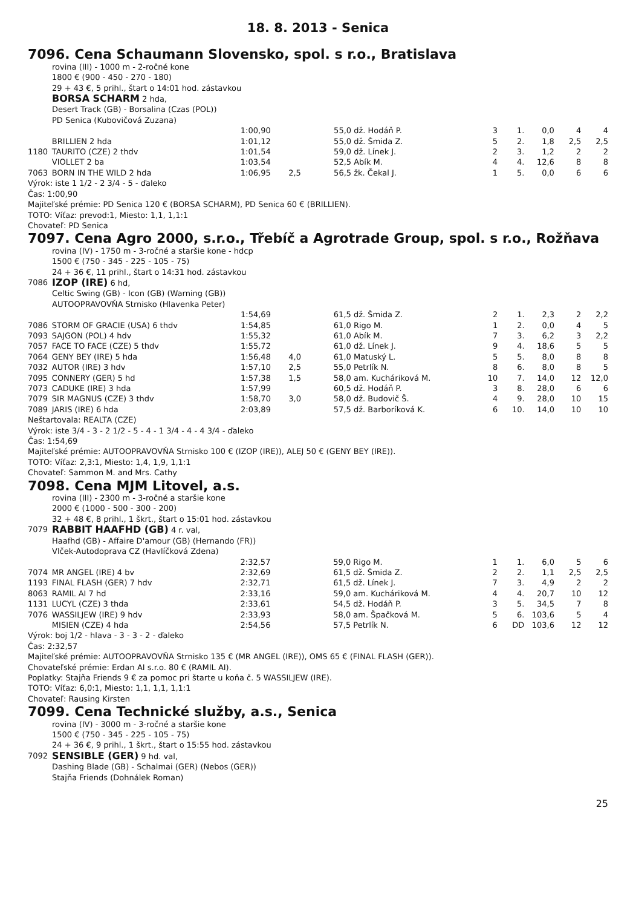18. 8. 2013 - Senica
7096. Cena Schaumann Slovensko, spol. s r.o., Bratislava
rovina (III) - 1000 m - 2-ročné kone
1800 € (900 - 450 - 270 - 180)
29 + 43 €, 5 prihl., štart o 14:01 hod. zástavkou
BORSA SCHARM 2 hda,
Desert Track (GB) - Borsalina (Czas (POL))
PD Senica (Kubovičová Zuzana)
| | | 1:00,90 | | 55,0 | dž. Hodáň P. | 3 | 1. | 0,0 | 4 | 4 |
| | BRILLIEN 2 hda | 1:01,12 | | 55,0 | dž. Šmida Z. | 5 | 2. | 1,8 | 2,5 | 2,5 |
| 1180 | TAURITO (CZE) 2 thdv | 1:01,54 | | 59,0 | dž. Línek J. | 2 | 3. | 1,2 | 2 | 2 |
| | VIOLLET 2 ba | 1:03,54 | | 52,5 | Abík M. | 4 | 4. | 12,6 | 8 | 8 |
| 7063 | BORN IN THE WILD 2 hda | 1:06,95 | 2,5 | 56,5 | žk. Čekal J. | 1 | 5. | 0,0 | 6 | 6 |
Výrok: iste 1 1/2 - 2 3/4 - 5 - ďaleko
Čas: 1:00,90
Majiteľské prémie: PD Senica 120 € (BORSA SCHARM), PD Senica 60 € (BRILLIEN).
TOTO: Víťaz: prevod:1, Miesto: 1,1, 1,1:1
Chovateľ: PD Senica
7097. Cena Agro 2000, s.r.o., Třebíč a Agrotrade Group, spol. s r.o., Rožňava
rovina (IV) - 1750 m - 3-ročné a staršie kone - hdcp
1500 € (750 - 345 - 225 - 105 - 75)
24 + 36 €, 11 prihl., štart o 14:31 hod. zástavkou
7086 IZOP (IRE) 6 hd,
Celtic Swing (GB) - Icon (GB) (Warning (GB))
AUTOOPRAVOVŇA Strnisko (Hlavenka Peter)
| | | 1:54,69 | | 61,5 | dž. Šmida Z. | 2 | 1. | 2,3 | 2 | 2,2 |
| 7086 | STORM OF GRACIE (USA) 6 thdv | 1:54,85 | | 61,0 | Rigo M. | 1 | 2. | 0,0 | 4 | 5 |
| 7093 | SAJGON (POL) 4 hdv | 1:55,32 | | 61,0 | Abík M. | 7 | 3. | 6,2 | 3 | 2,2 |
| 7057 | FACE TO FACE (CZE) 5 thdv | 1:55,72 | | 61,0 | dž. Línek J. | 9 | 4. | 18,6 | 5 | 5 |
| 7064 | GENY BEY (IRE) 5 hda | 1:56,48 | 4,0 | 61,0 | Matuský L. | 5 | 5. | 8,0 | 8 | 8 |
| 7032 | AUTOR (IRE) 3 hdv | 1:57,10 | 2,5 | 55,0 | Petrlík N. | 8 | 6. | 8,0 | 8 | 5 |
| 7095 | CONNERY (GER) 5 hd | 1:57,38 | 1,5 | 58,0 | am. Kucháriková M. | 10 | 7. | 14,0 | 12 | 12,0 |
| 7073 | CADUKE (IRE) 3 hda | 1:57,99 | | 60,5 | dž. Hodáň P. | 3 | 8. | 28,0 | 6 | 6 |
| 7079 | SIR MAGNUS (CZE) 3 thdv | 1:58,70 | 3,0 | 58,0 | dž. Budovič Š. | 4 | 9. | 28,0 | 10 | 15 |
| 7089 | JARIS (IRE) 6 hda | 2:03,89 | | 57,5 | dž. Barboríková K. | 6 | 10. | 14,0 | 10 | 10 |
Neštartovala: REALTA (CZE)
Výrok: iste 3/4 - 3 - 2 1/2 - 5 - 4 - 1 3/4 - 4 - 4 3/4 - ďaleko
Čas: 1:54,69
Majiteľské prémie: AUTOOPRAVOVŇA Strnisko 100 € (IZOP (IRE)), ALEJ 50 € (GENY BEY (IRE)).
TOTO: Víťaz: 2,3:1, Miesto: 1,4, 1,9, 1,1:1
Chovateľ: Sammon M. and Mrs. Cathy
7098. Cena MJM Litovel, a.s.
rovina (III) - 2300 m - 3-ročné a staršie kone
2000 € (1000 - 500 - 300 - 200)
32 + 48 €, 8 prihl., 1 škrt., štart o 15:01 hod. zástavkou
7079 RABBIT HAAFHD (GB) 4 r. val,
Haafhd (GB) - Affaire D'amour (GB) (Hernando (FR))
Vlček-Autodoprava CZ (Havlíčková Zdena)
| | | 2:32,57 | | 59,0 | Rigo M. | 1 | 1. | 6,0 | 5 | 6 |
| 7074 | MR ANGEL (IRE) 4 bv | 2:32,69 | | 61,5 | dž. Šmida Z. | 2 | 2. | 1,1 | 2,5 | 2,5 |
| 1193 | FINAL FLASH (GER) 7 hdv | 2:32,71 | | 61,5 | dž. Línek J. | 7 | 3. | 4,9 | 2 | 2 |
| 8063 | RAMIL AI 7 hd | 2:33,16 | | 59,0 | am. Kucháriková M. | 4 | 4. | 20,7 | 10 | 12 |
| 1131 | LUCYL (CZE) 3 thda | 2:33,61 | | 54,5 | dž. Hodáň P. | 3 | 5. | 34,5 | 7 | 8 |
| 7076 | WASSILJEW (IRE) 9 hdv | 2:33,93 | | 58,0 | am. Špačková M. | 5 | 6. | 103,6 | 5 | 4 |
| | MISIEN (CZE) 4 hda | 2:54,56 | | 57,5 | Petrlík N. | 6 | DD | 103,6 | 12 | 12 |
Výrok: boj 1/2 - hlava - 3 - 3 - 2 - ďaleko
Čas: 2:32,57
Majiteľské prémie: AUTOOPRAVOVŇA Strnisko 135 € (MR ANGEL (IRE)), OMS 65 € (FINAL FLASH (GER)).
Chovateľské prémie: Erdan AI s.r.o. 80 € (RAMIL AI).
Poplatky: Stajňa Friends 9 € za pomoc pri štarte u koňa č. 5 WASSILJEW (IRE).
TOTO: Víťaz: 6,0:1, Miesto: 1,1, 1,1, 1,1:1
Chovateľ: Rausing Kirsten
7099. Cena Technické služby, a.s., Senica
rovina (IV) - 3000 m - 3-ročné a staršie kone
1500 € (750 - 345 - 225 - 105 - 75)
24 + 36 €, 9 prihl., 1 škrt., štart o 15:55 hod. zástavkou
7092 SENSIBLE (GER) 9 hd. val,
Dashing Blade (GB) - Schalmai (GER) (Nebos (GER))
Stajňa Friends (Dohnálek Roman)
25